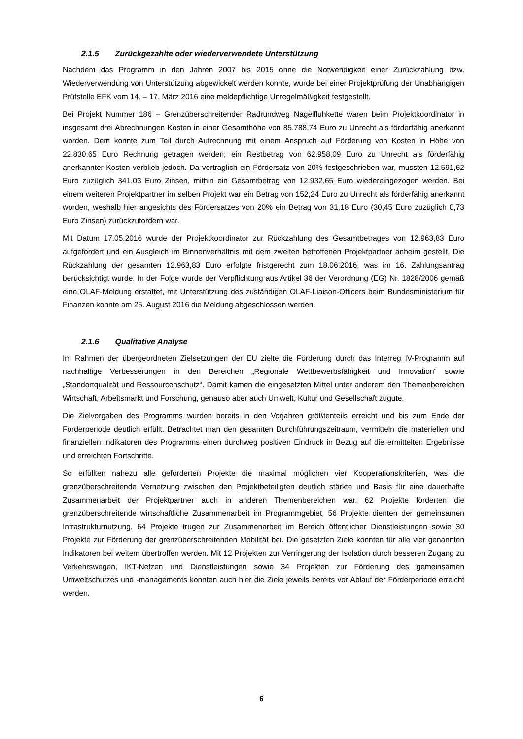2.1.5 Zurückgezahlte oder wiederverwendete Unterstützung
Nachdem das Programm in den Jahren 2007 bis 2015 ohne die Notwendigkeit einer Zurückzahlung bzw. Wiederverwendung von Unterstützung abgewickelt werden konnte, wurde bei einer Projektprüfung der Unabhängigen Prüfstelle EFK vom 14. – 17. März 2016 eine meldepflichtige Unregelmäßigkeit festgestellt.
Bei Projekt Nummer 186 – Grenzüberschreitender Radrundweg Nagelfluhkette waren beim Projektkoordinator in insgesamt drei Abrechnungen Kosten in einer Gesamthöhe von 85.788,74 Euro zu Unrecht als förderfähig anerkannt worden. Dem konnte zum Teil durch Aufrechnung mit einem Anspruch auf Förderung von Kosten in Höhe von 22.830,65 Euro Rechnung getragen werden; ein Restbetrag von 62.958,09 Euro zu Unrecht als förderfähig anerkannter Kosten verblieb jedoch. Da vertraglich ein Fördersatz von 20% festgeschrieben war, mussten 12.591,62 Euro zuzüglich 341,03 Euro Zinsen, mithin ein Gesamtbetrag von 12.932,65 Euro wiedereingezogen werden. Bei einem weiteren Projektpartner im selben Projekt war ein Betrag von 152,24 Euro zu Unrecht als förderfähig anerkannt worden, weshalb hier angesichts des Fördersatzes von 20% ein Betrag von 31,18 Euro (30,45 Euro zuzüglich 0,73 Euro Zinsen) zurückzufordern war.
Mit Datum 17.05.2016 wurde der Projektkoordinator zur Rückzahlung des Gesamtbetrages von 12.963,83 Euro aufgefordert und ein Ausgleich im Binnenverhältnis mit dem zweiten betroffenen Projektpartner anheim gestellt. Die Rückzahlung der gesamten 12.963,83 Euro erfolgte fristgerecht zum 18.06.2016, was im 16. Zahlungsantrag berücksichtigt wurde. In der Folge wurde der Verpflichtung aus Artikel 36 der Verordnung (EG) Nr. 1828/2006 gemäß eine OLAF-Meldung erstattet, mit Unterstützung des zuständigen OLAF-Liaison-Officers beim Bundesministerium für Finanzen konnte am 25. August 2016 die Meldung abgeschlossen werden.
2.1.6 Qualitative Analyse
Im Rahmen der übergeordneten Zielsetzungen der EU zielte die Förderung durch das Interreg IV-Programm auf nachhaltige Verbesserungen in den Bereichen „Regionale Wettbewerbsfähigkeit und Innovation“ sowie „Standortqualität und Ressourcenschutz“. Damit kamen die eingesetzten Mittel unter anderem den Themenbereichen Wirtschaft, Arbeitsmarkt und Forschung, genauso aber auch Umwelt, Kultur und Gesellschaft zugute.
Die Zielvorgaben des Programms wurden bereits in den Vorjahren größtenteils erreicht und bis zum Ende der Förderperiode deutlich erfüllt. Betrachtet man den gesamten Durchführungszeitraum, vermitteln die materiellen und finanziellen Indikatoren des Programms einen durchweg positiven Eindruck in Bezug auf die ermittelten Ergebnisse und erreichten Fortschritte.
So erfüllten nahezu alle geförderten Projekte die maximal möglichen vier Kooperationskriterien, was die grenzüberschreitende Vernetzung zwischen den Projektbeteiligten deutlich stärkte und Basis für eine dauerhafte Zusammenarbeit der Projektpartner auch in anderen Themenbereichen war. 62 Projekte förderten die grenzüberschreitende wirtschaftliche Zusammenarbeit im Programmgebiet, 56 Projekte dienten der gemeinsamen Infrastrukturnutzung, 64 Projekte trugen zur Zusammenarbeit im Bereich öffentlicher Dienstleistungen sowie 30 Projekte zur Förderung der grenzüberschreitenden Mobilität bei. Die gesetzten Ziele konnten für alle vier genannten Indikatoren bei weitem übertroffen werden. Mit 12 Projekten zur Verringerung der Isolation durch besseren Zugang zu Verkehrswegen, IKT-Netzen und Dienstleistungen sowie 34 Projekten zur Förderung des gemeinsamen Umweltschutzes und -managements konnten auch hier die Ziele jeweils bereits vor Ablauf der Förderperiode erreicht werden.
6